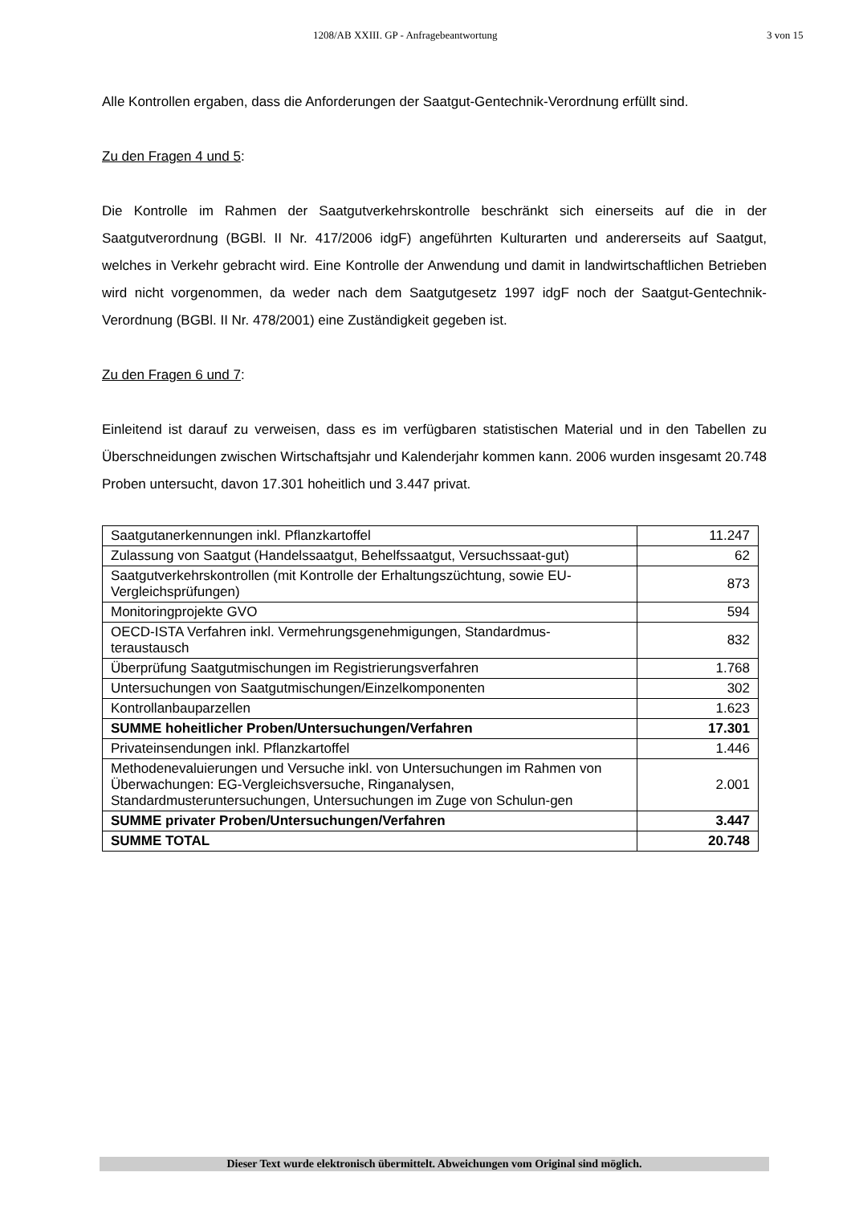1208/AB XXIII. GP - Anfragebeantwortung 3 von 15
Alle Kontrollen ergaben, dass die Anforderungen der Saatgut-Gentechnik-Verordnung erfüllt sind.
Zu den Fragen 4 und 5:
Die Kontrolle im Rahmen der Saatgutverkehrskontrolle beschränkt sich einerseits auf die in der Saatgutverordnung (BGBl. II Nr. 417/2006 idgF) angeführten Kulturarten und andererseits auf Saatgut, welches in Verkehr gebracht wird. Eine Kontrolle der Anwendung und damit in landwirtschaftlichen Betrieben wird nicht vorgenommen, da weder nach dem Saatgutgesetz 1997 idgF noch der Saatgut-Gentechnik-Verordnung (BGBl. II Nr. 478/2001) eine Zuständigkeit gegeben ist.
Zu den Fragen 6 und 7:
Einleitend ist darauf zu verweisen, dass es im verfügbaren statistischen Material und in den Tabellen zu Überschneidungen zwischen Wirtschaftsjahr und Kalenderjahr kommen kann. 2006 wurden insgesamt 20.748 Proben untersucht, davon 17.301 hoheitlich und 3.447 privat.
| Saatgutanerkennungen inkl. Pflanzkartoffel | 11.247 |
| Zulassung von Saatgut (Handelssaatgut, Behelfssaatgut, Versuchssaat-gut) | 62 |
| Saatgutverkehrskontrollen (mit Kontrolle der Erhaltungszüchtung, sowie EU-Vergleichsprüfungen) | 873 |
| Monitoringprojekte GVO | 594 |
| OECD-ISTA Verfahren inkl. Vermehrungsgenehmigungen, Standardmus-teraustausch | 832 |
| Überprüfung Saatgutmischungen im Registrierungsverfahren | 1.768 |
| Untersuchungen von Saatgutmischungen/Einzelkomponenten | 302 |
| Kontrollanbauparzellen | 1.623 |
| SUMME hoheitlicher Proben/Untersuchungen/Verfahren | 17.301 |
| Privateinsendungen inkl. Pflanzkartoffel | 1.446 |
| Methodenevaluierungen und Versuche inkl. von Untersuchungen im Rahmen von Überwachungen: EG-Vergleichsversuche, Ringanalysen, Standardmusteruntersuchungen, Untersuchungen im Zuge von Schulun-gen | 2.001 |
| SUMME privater Proben/Untersuchungen/Verfahren | 3.447 |
| SUMME TOTAL | 20.748 |
Dieser Text wurde elektronisch übermittelt. Abweichungen vom Original sind möglich.